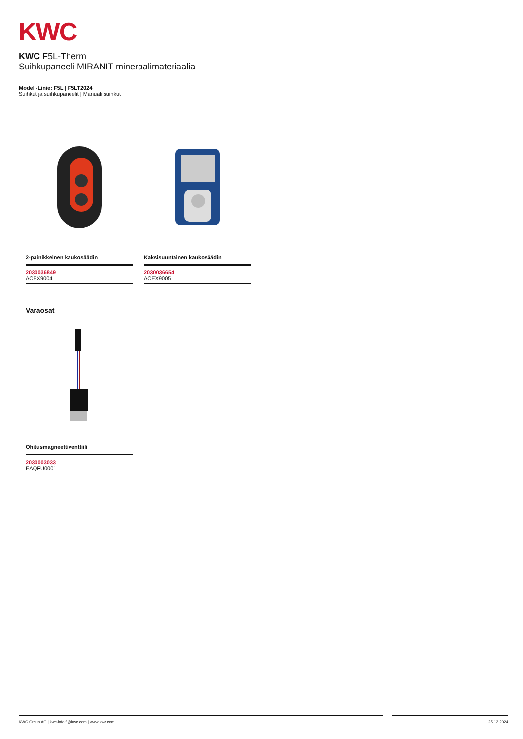KWC
KWC F5L-Therm
Suihkupaneeli MIRANIT-mineraalimateriaalia
Modell-Linie: F5L | F5LT2024
Suihkut ja suihkupaneelit | Manuali suihkut
2-painikkeinen kaukosäädin
2030036849
ACEX9004
Kaksisuuntainen kaukosäädin
2030036654
ACEX9005
Varaosat
Ohitusmagneettiventtiili
2030003033
EAQFU0001
KWC Group AG | kwc-info.fi@kwc.com | www.kwc.com 25.12.2024